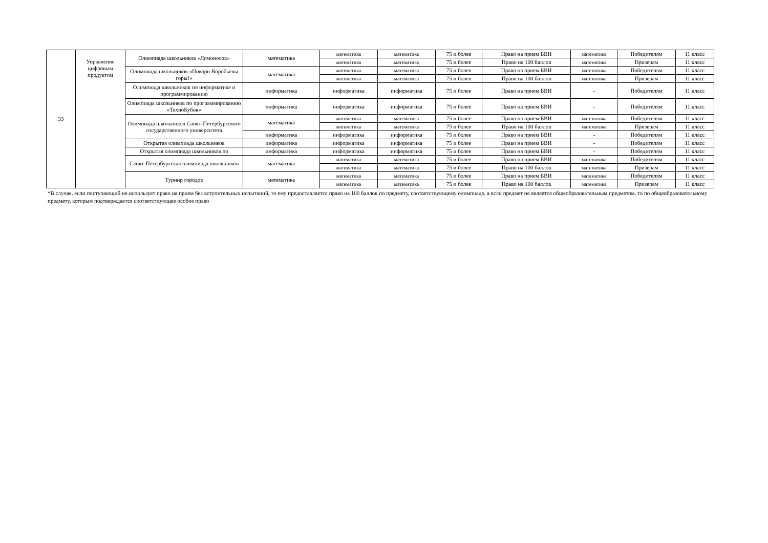| 33 | Управление цифровым продуктом | Олимпиада школьников «Ломоносов» | математика | математика | математика | 75 и более | Право на прием БВИ | математика | Победителям | 11 класс |
| | | | | математика | математика | 75 и более | Право на 100 баллов | математика | Призерам | 11 класс |
| | | Олимпиада школьников «Покори Воробьевы горы!» | математика | математика | математика | 75 и более | Право на прием БВИ | математика | Победителям | 11 класс |
| | | | | математика | математика | 75 и более | Право на 100 баллов | математика | Призерам | 11 класс |
| | | Олимпиада школьников по информатике и программированию | информатика | информатика | информатика | 75 и более | Право на прием БВИ | - | Победителям | 11 класс |
| | | Олимпиада школьников по программированию «ТехноКубок» | информатика | информатика | информатика | 75 и более | Право на прием БВИ | - | Победителям | 11 класс |
| | | Олимпиада школьников Санкт-Петербургского государственного университета | математика | математика | математика | 75 и более | Право на прием БВИ | математика | Победителям | 11 класс |
| | | | | математика | математика | 75 и более | Право на 100 баллов | математика | Призерам | 11 класс |
| | | | информатика | информатика | информатика | 75 и более | Право на прием БВИ | - | Победителям | 11 класс |
| | | Открытая олимпиада школьников | информатика | информатика | информатика | 75 и более | Право на прием БВИ | - | Победителям | 11 класс |
| | | Открытая олимпиада школьников по | информатика | информатика | информатика | 75 и более | Право на прием БВИ | - | Победителям | 11 класс |
| | | Санкт-Петербургская олимпиада школьников | математика | математика | математика | 75 и более | Право на прием БВИ | математика | Победителям | 11 класс |
| | | | | математика | математика | 75 и более | Право на 100 баллов | математика | Призерам | 11 класс |
| | | Турнир городов | математика | математика | математика | 75 и более | Право на прием БВИ | математика | Победителям | 11 класс |
| | | | | математика | математика | 75 и более | Право на 100 баллов | математика | Призерам | 11 класс |
*В случае, если поступающий не использует право на прием без вступительных испытаний, то ему предоставляется право на 100 баллов по предмету, соответствующему олимпиаде, а если предмет не является общеобразовательным предметом, то по общеобразовательному предмету, которым подтверждается соответствующее особое право